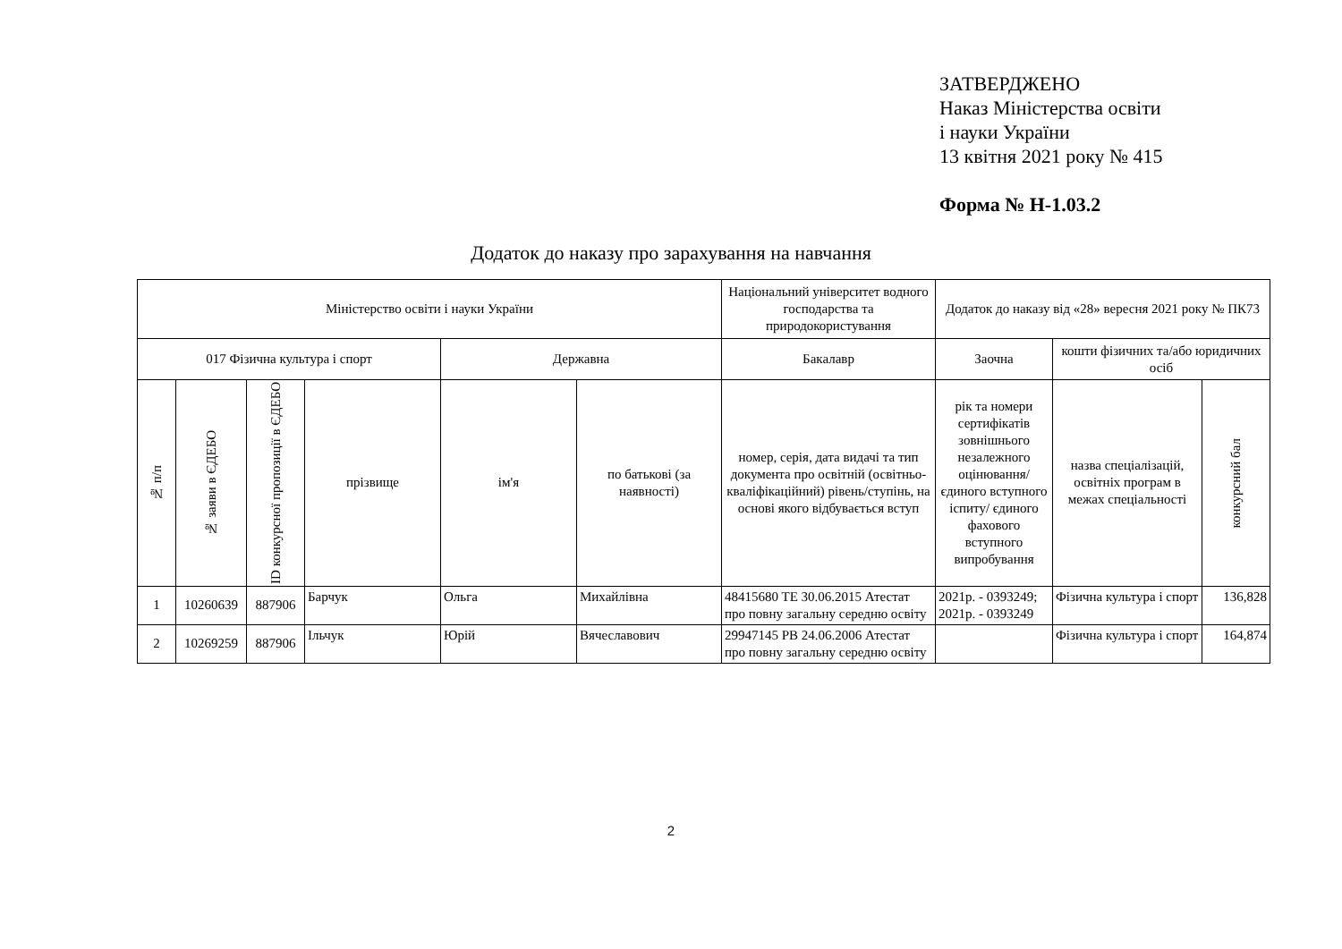ЗАТВЕРДЖЕНО
Наказ Міністерства освіти
і науки України
13 квітня 2021 року № 415
Форма № Н-1.03.2
Додаток до наказу про зарахування на навчання
| Міністерство освіти і науки України | | | | | | Національний університет водного господарства та природокористування | Додаток до наказу від «28» вересня 2021 року № ПК73 | | |
| 017 Фізична культура і спорт | | | | Державна | | Бакалавр | Заочна | кошти фізичних та/або юридичних осіб | |
| № п/п | № заяви в ЄДЕБО | ID конкурсної пропозиції в ЄДЕБО | прізвище | ім'я | по батькові (за наявності) | номер, серія, дата видачі та тип документа про освітній (освітньо-кваліфікаційний) рівень/ступінь, на основі якого відбувається вступ | рік та номери сертифікатів зовнішнього незалежного оцінювання/ єдиного вступного іспиту/ єдиного фахового вступного випробування | назва спеціалізацій, освітніх програм в межах спеціальності | конкурсний бал |
| 1 | 10260639 | 887906 | Барчук | Ольга | Михайлівна | 48415680 TE 30.06.2015 Атестат про повну загальну середню освіту | 2021р. - 0393249; 2021р. - 0393249 | Фізична культура і спорт | 136,828 |
| 2 | 10269259 | 887906 | Ільчук | Юрій | Вячеславович | 29947145 PB 24.06.2006 Атестат про повну загальну середню освіту | | Фізична культура і спорт | 164,874 |
2